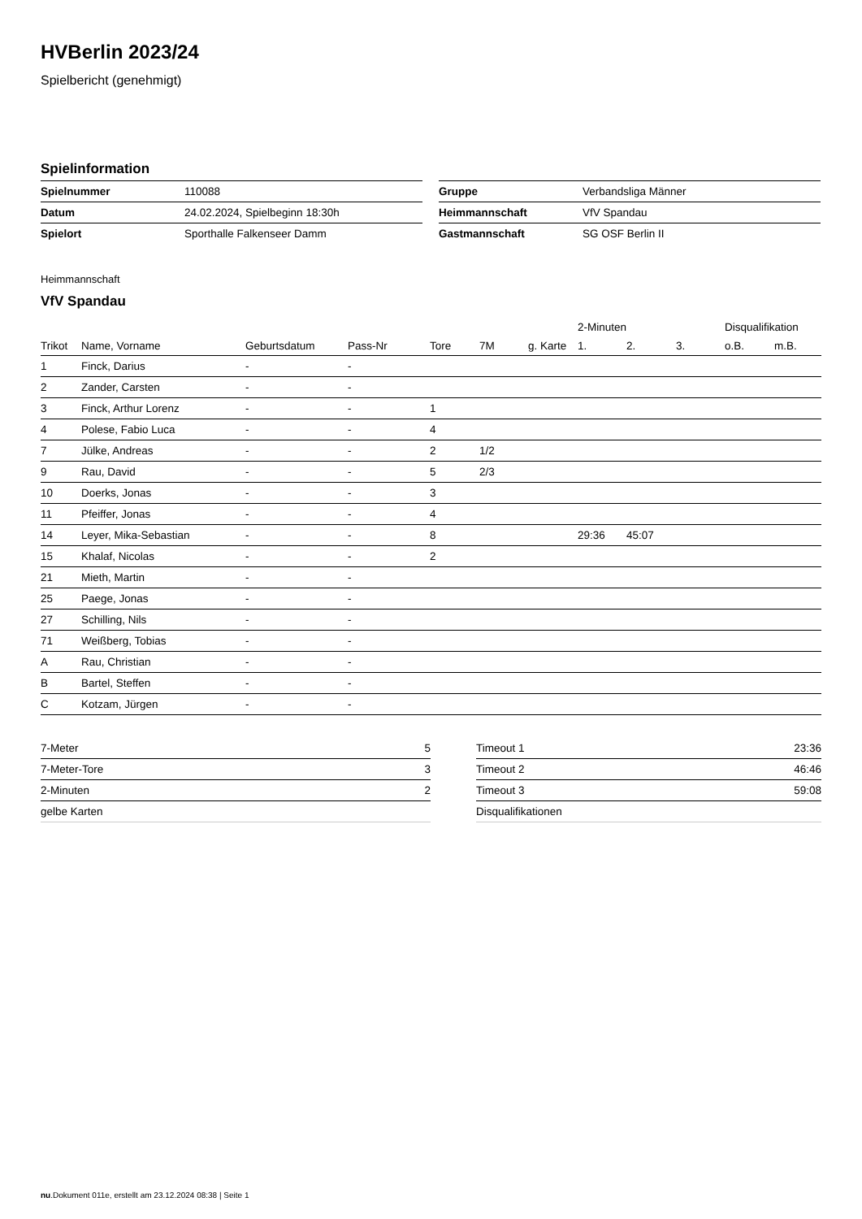HVBerlin 2023/24
Spielbericht (genehmigt)
Spielinformation
| Spielnummer | 110088 |
| Datum | 24.02.2024, Spielbeginn 18:30h |
| Spielort | Sporthalle Falkenseer Damm |
| Gruppe | Verbandsliga Männer |
| Heimmannschaft | VfV Spandau |
| Gastmannschaft | SG OSF Berlin II |
Heimmannschaft
VfV Spandau
| | | | | | | | 2-Minuten | | | Disqualifikation | |
| --- | --- | --- | --- | --- | --- | --- | --- | --- | --- | --- | --- |
| Trikot | Name, Vorname | Geburtsdatum | Pass-Nr | Tore | 7M | g. Karte | 1. | 2. | 3. | o.B. | m.B. |
| 1 | Finck, Darius | - | - | | | | | | | | |
| 2 | Zander, Carsten | - | - | | | | | | | | |
| 3 | Finck, Arthur Lorenz | - | - | 1 | | | | | | | |
| 4 | Polese, Fabio Luca | - | - | 4 | | | | | | | |
| 7 | Jülke, Andreas | - | - | 2 | 1/2 | | | | | | |
| 9 | Rau, David | - | - | 5 | 2/3 | | | | | | |
| 10 | Doerks, Jonas | - | - | 3 | | | | | | | |
| 11 | Pfeiffer, Jonas | - | - | 4 | | | | | | | |
| 14 | Leyer, Mika-Sebastian | - | - | 8 | | | 29:36 | 45:07 | | | |
| 15 | Khalaf, Nicolas | - | - | 2 | | | | | | | |
| 21 | Mieth, Martin | - | - | | | | | | | | |
| 25 | Paege, Jonas | - | - | | | | | | | | |
| 27 | Schilling, Nils | - | - | | | | | | | | |
| 71 | Weißberg, Tobias | - | - | | | | | | | | |
| A | Rau, Christian | - | - | | | | | | | | |
| B | Bartel, Steffen | - | - | | | | | | | | |
| C | Kotzam, Jürgen | - | - | | | | | | | | |
| 7-Meter | 5 |
| 7-Meter-Tore | 3 |
| 2-Minuten | 2 |
| gelbe Karten | |
| Timeout 1 | 23:36 |
| Timeout 2 | 46:46 |
| Timeout 3 | 59:08 |
| Disqualifikationen | |
nu.Dokument 011e, erstellt am 23.12.2024 08:38 | Seite 1